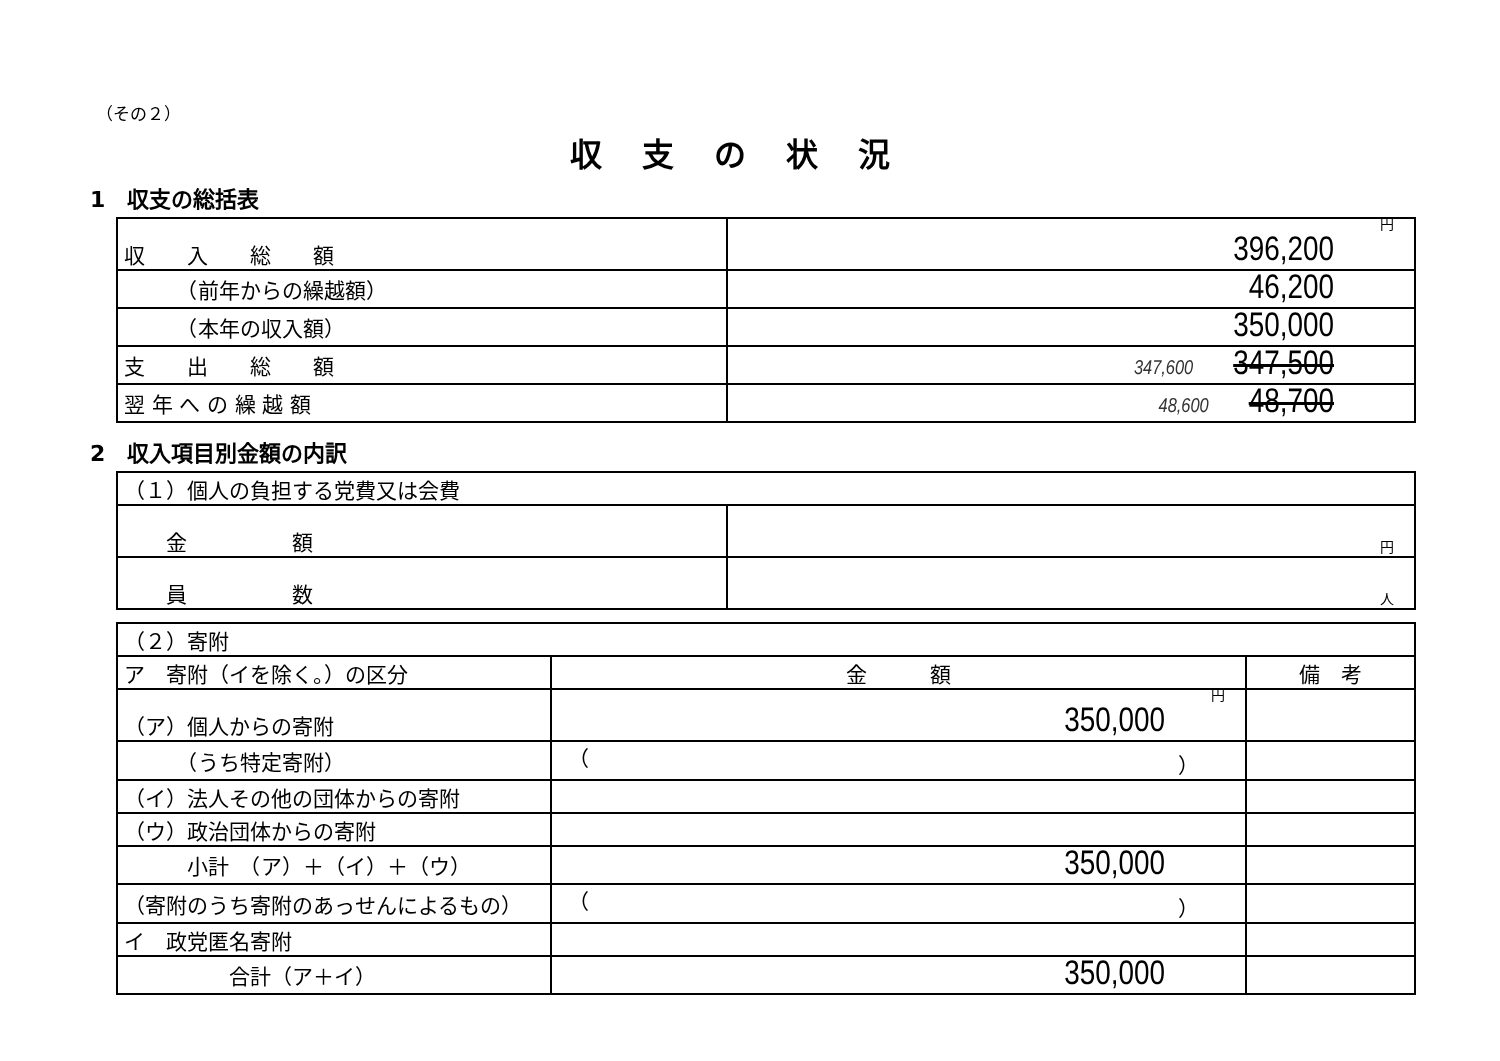（その２）
収支の状況
1　収支の総括表
| 収 入 総 額 | 円 396,200 |
| （前年からの繰越額） | 46,200 |
| （本年の収入額） | 350,000 |
| 支 出 総 額 | 347,600 347,500 |
| 翌 年 へ の 繰 越 額 | 48,600 48,700 |
2　収入項目別金額の内訳
| （１）個人の負担する党費又は会費 | |
| 金 額 | 円 |
| 員 数 | 人 |
| （２）寄附 | | |
| ア 寄附（イを除く。）の区分 | 金 額 | 備 考 |
| （ア）個人からの寄附 | 円 350,000 | |
| （うち特定寄附） | （ ） | |
| （イ）法人その他の団体からの寄附 | | |
| （ウ）政治団体からの寄附 | | |
| 小計 （ア）＋（イ）＋（ウ） | 350,000 | |
| （寄附のうち寄附のあっせんによるもの） | （ ） | |
| イ 政党匿名寄附 | | |
| 合計（ア＋イ） | 350,000 | |